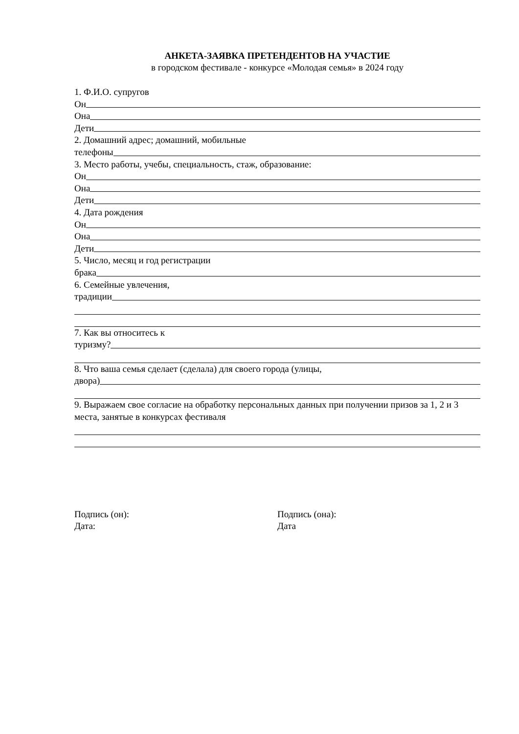АНКЕТА-ЗАЯВКА ПРЕТЕНДЕНТОВ НА УЧАСТИЕ
в городском фестивале - конкурсе «Молодая семья» в 2024 году
1. Ф.И.О. супругов
Он
Она
Дети
2. Домашний адрес; домашний, мобильные
телефоны
3. Место работы, учебы, специальность, стаж, образование:
Он
Она
Дети
4. Дата рождения
Он
Она
Дети
5. Число, месяц и год регистрации
брака
6. Семейные увлечения,
традиции
7. Как вы относитесь к
туризму?
8. Что ваша семья сделает (сделала) для своего города (улицы,
двора)
9. Выражаем свое согласие на обработку персональных данных при получении призов за 1, 2 и 3 места, занятые в конкурсах фестиваля
Подпись (он):
Дата:
Подпись (она):
Дата